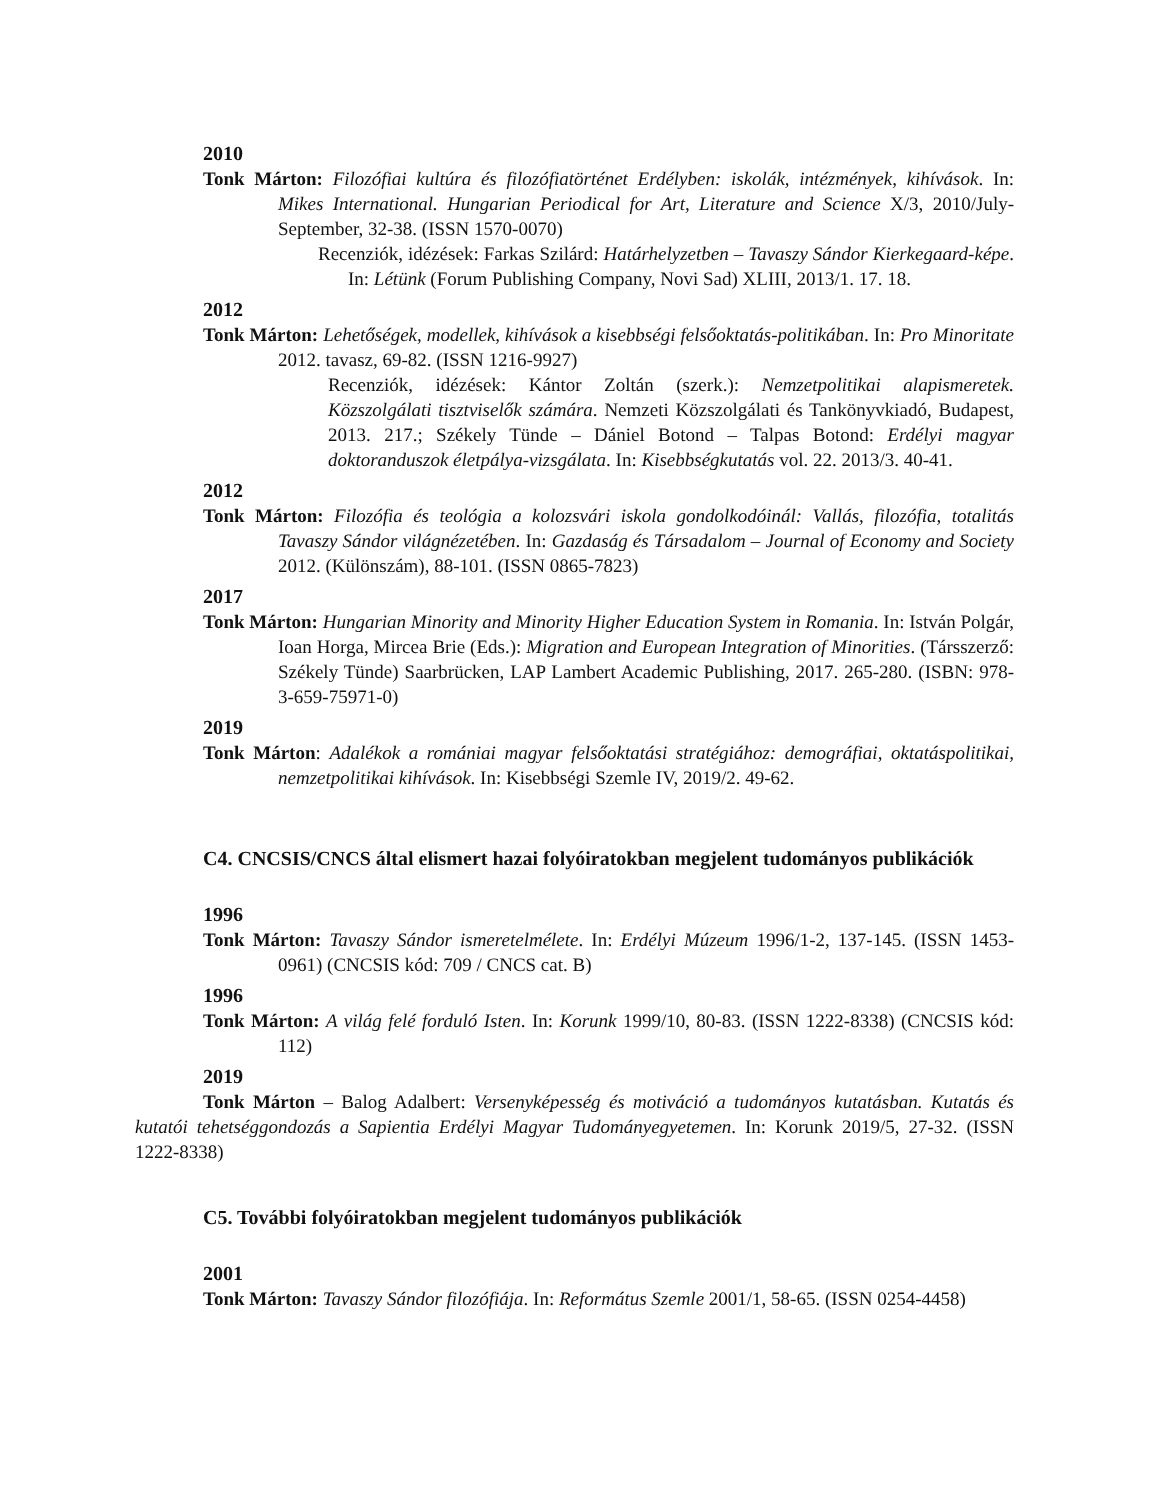2010
Tonk Márton: Filozófiai kultúra és filozófiatörténet Erdélyben: iskolák, intézmények, kihívások. In: Mikes International. Hungarian Periodical for Art, Literature and Science X/3, 2010/July-September, 32-38. (ISSN 1570-0070)
Recenziók, idézések: Farkas Szilárd: Határhelyzetben – Tavaszy Sándor Kierkegaard-képe. In: Létünk (Forum Publishing Company, Novi Sad) XLIII, 2013/1. 17. 18.
2012
Tonk Márton: Lehetőségek, modellek, kihívások a kisebbségi felsőoktatás-politikában. In: Pro Minoritate 2012. tavasz, 69-82. (ISSN 1216-9927)
Recenziók, idézések: Kántor Zoltán (szerk.): Nemzetpolitikai alapismeretek. Közszolgálati tisztviselők számára. Nemzeti Közszolgálati és Tankönyvkiadó, Budapest, 2013. 217.; Székely Tünde – Dániel Botond – Talpas Botond: Erdélyi magyar doktoranduszok életpálya-vizsgálata. In: Kisebbségkutatás vol. 22. 2013/3. 40-41.
2012
Tonk Márton: Filozófia és teológia a kolozsvári iskola gondolkodóinál: Vallás, filozófia, totalitás Tavaszy Sándor világnézetében. In: Gazdaság és Társadalom – Journal of Economy and Society 2012. (Különszám), 88-101. (ISSN 0865-7823)
2017
Tonk Márton: Hungarian Minority and Minority Higher Education System in Romania. In: István Polgár, Ioan Horga, Mircea Brie (Eds.): Migration and European Integration of Minorities. (Társszerző: Székely Tünde) Saarbrücken, LAP Lambert Academic Publishing, 2017. 265-280. (ISBN: 978-3-659-75971-0)
2019
Tonk Márton: Adalékok a romániai magyar felsőoktatási stratégiához: demográfiai, oktatáspolitikai, nemzetpolitikai kihívások. In: Kisebbségi Szemle IV, 2019/2. 49-62.
C4. CNCSIS/CNCS által elismert hazai folyóiratokban megjelent tudományos publikációk
1996
Tonk Márton: Tavaszy Sándor ismeretelmélete. In: Erdélyi Múzeum 1996/1-2, 137-145. (ISSN 1453-0961) (CNCSIS kód: 709 / CNCS cat. B)
1996
Tonk Márton: A világ felé forduló Isten. In: Korunk 1999/10, 80-83. (ISSN 1222-8338) (CNCSIS kód: 112)
2019
Tonk Márton – Balog Adalbert: Versenyképesség és motiváció a tudományos kutatásban. Kutatás és kutatói tehetséggondozás a Sapientia Erdélyi Magyar Tudományegyetemen. In: Korunk 2019/5, 27-32. (ISSN 1222-8338)
C5. További folyóiratokban megjelent tudományos publikációk
2001
Tonk Márton: Tavaszy Sándor filozófiája. In: Református Szemle 2001/1, 58-65. (ISSN 0254-4458)